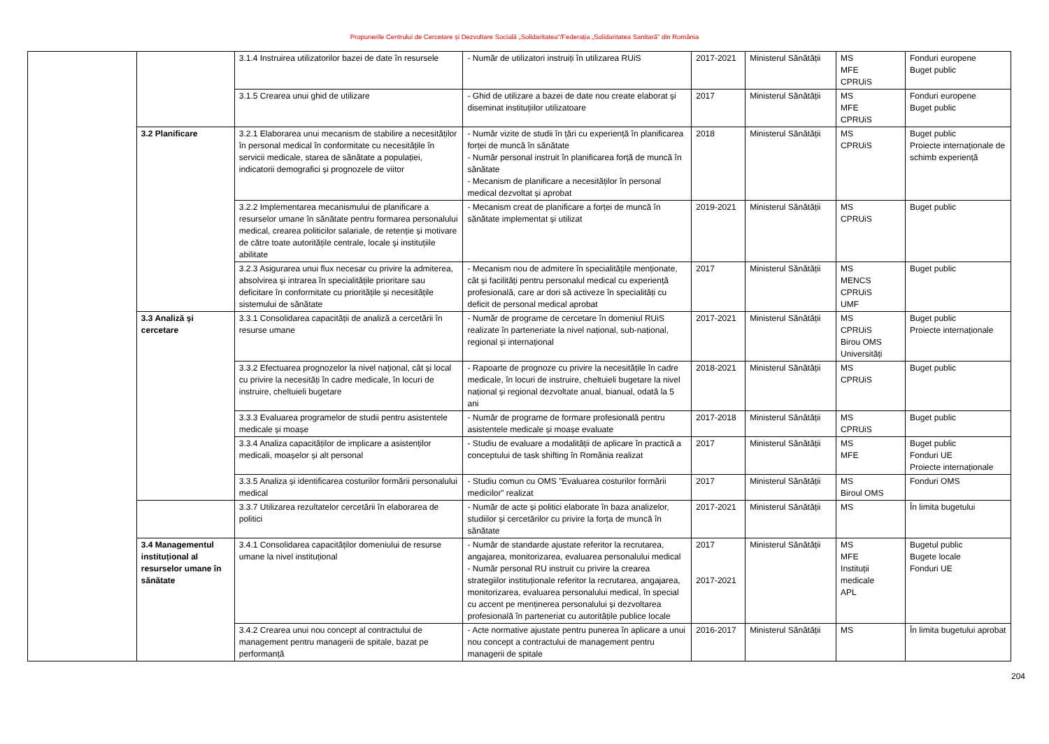Propunerile Centrului de Cercetare și Dezvoltare Socială „Solidaritatea”/Federația „Solidaritatea Sanitară” din România
| | | 3.1.4 Instruirea utilizatorilor bazei de date în resursele | - Număr de utilizatori instruiți în utilizarea RUiS | 2017-2021 | Ministerul Sănătății | MS MFE CPRUiS | Fonduri europene Buget public |
| | | 3.1.5 Crearea unui ghid de utilizare | - Ghid de utilizare a bazei de date nou create elaborat și diseminat instituțiilor utilizatoare | 2017 | Ministerul Sănătății | MS MFE CPRUiS | Fonduri europene Buget public |
| | 3.2 Planificare | 3.2.1 Elaborarea unui mecanism de stabilire a necesităților în personal medical în conformitate cu necesitățile în servicii medicale, starea de sănătate a populației, indicatorii demografici și prognozele de viitor | - Număr vizite de studii în țări cu experiență în planificarea forței de muncă în sănătate - Număr personal instruit în planificarea forță de muncă în sănătate - Mecanism de planificare a necesităților în personal medical dezvoltat și aprobat | 2018 | Ministerul Sănătății | MS CPRUiS | Buget public Proiecte internaționale de schimb experiență |
| | | 3.2.2 Implementarea mecanismului de planificare a resurselor umane în sănătate pentru formarea personalului medical, crearea politicilor salariale, de retenție și motivare de către toate autoritățile centrale, locale și instituțiile abilitate | - Mecanism creat de planificare a forței de muncă în sănătate implementat și utilizat | 2019-2021 | Ministerul Sănătății | MS CPRUiS | Buget public |
| | | 3.2.3 Asigurarea unui flux necesar cu privire la admiterea, absolvirea și intrarea în specialitățile prioritare sau deficitare în conformitate cu prioritățile și necesitățile sistemului de sănătate | - Mecanism nou de admitere în specialitățile menționate, cât și facilități pentru personalul medical cu experiență profesională, care ar dori să activeze în specialități cu deficit de personal medical aprobat | 2017 | Ministerul Sănătății | MS MENCS CPRUiS UMF | Buget public |
| | 3.3 Analiză și cercetare | 3.3.1 Consolidarea capacității de analiză a cercetării în resurse umane | - Număr de programe de cercetare în domeniul RUiS realizate în parteneriate la nivel național, sub-național, regional și internațional | 2017-2021 | Ministerul Sănătății | MS CPRUiS Birou OMS Universități | Buget public Proiecte internaționale |
| | | 3.3.2 Efectuarea prognozelor la nivel național, cât și local cu privire la necesități în cadre medicale, în locuri de instruire, cheltuieli bugetare | - Rapoarte de prognoze cu privire la necesitățile în cadre medicale, în locuri de instruire, cheltuieli bugetare la nivel național și regional dezvoltate anual, bianual, odată la 5 ani | 2018-2021 | Ministerul Sănătății | MS CPRUiS | Buget public |
| | | 3.3.3 Evaluarea programelor de studii pentru asistentele medicale și moașe | - Număr de programe de formare profesională pentru asistentele medicale și moașe evaluate | 2017-2018 | Ministerul Sănătății | MS CPRUiS | Buget public |
| | | 3.3.4 Analiza capacităților de implicare a asistenților medicali, moașelor și alt personal | - Studiu de evaluare a modalității de aplicare în practică a conceptului de task shifting în România realizat | 2017 | Ministerul Sănătății | MS MFE | Buget public Fonduri UE Proiecte internaționale |
| | | 3.3.5 Analiza și identificarea costurilor formării personalului medical | - Studiu comun cu OMS ”Evaluarea costurilor formării medicilor” realizat | 2017 | Ministerul Sănătății | MS Biroul OMS | Fonduri OMS |
| | | 3.3.7 Utilizarea rezultatelor cercetării în elaborarea de politici | - Număr de acte și politici elaborate în baza analizelor, studiilor și cercetărilor cu privire la forța de muncă în sănătate | 2017-2021 | Ministerul Sănătății | MS | În limita bugetului |
| | 3.4 Managementul instituțional al resurselor umane în sănătate | 3.4.1 Consolidarea capacităților domeniului de resurse umane la nivel instituțional | - Număr de standarde ajustate referitor la recrutarea, angajarea, monitorizarea, evaluarea personalului medical - Număr personal RU instruit cu privire la crearea strategiilor instituționale referitor la recrutarea, angajarea, monitorizarea, evaluarea personalului medical, în special cu accent pe menținerea personalului și dezvoltarea profesională în parteneriat cu autoritățile publice locale | 2017 2017-2021 | Ministerul Sănătății | MS MFE Instituții medicale APL | Bugetul public Bugete locale Fonduri UE |
| | | 3.4.2 Crearea unui nou concept al contractului de management pentru managerii de spitale, bazat pe performanță | - Acte normative ajustate pentru punerea în aplicare a unui nou concept a contractului de management pentru managerii de spitale | 2016-2017 | Ministerul Sănătății | MS | În limita bugetului aprobat |
204